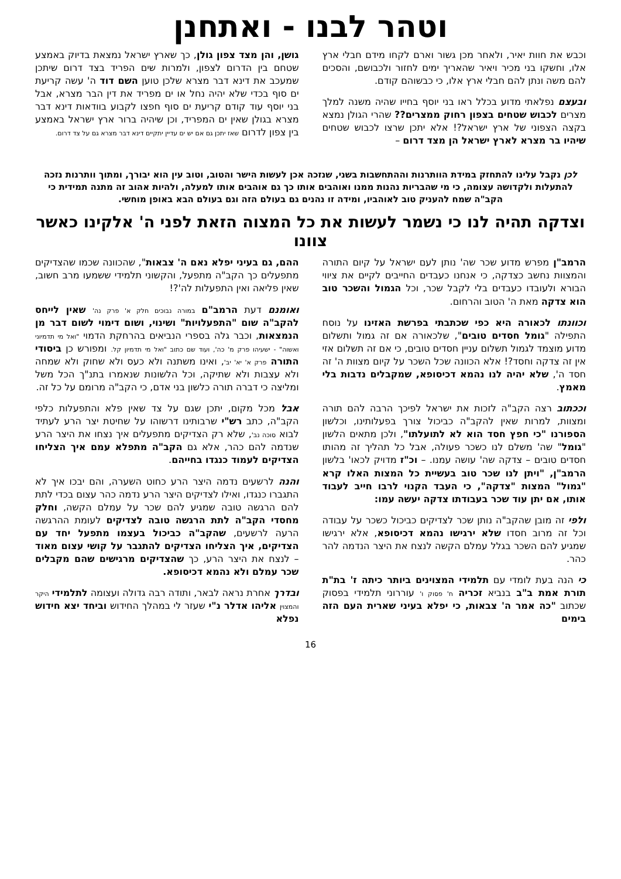וטהר לבנו - ואתחנן
וכבש את חוות יאיר, ולאחר מכן גשור וארם לקחו מידם חבלי ארץ אלו, וחשקו בני מכיר ויאיר שהאריך ימים לחזור ולכבושם, והסכים להם משה ונתן להם חבלי ארץ אלו, כי כבשוהם קודם.
ובעצם נפלאתי מדוע בכלל ראו בני יוסף בחייו שהיה משנה למלך מצרים לכבוש שטחים בצפון רחוק ממצרים?? שהרי הגולן נמצא בקצה הצפוני של ארץ ישראל?! אלא יתכן שרצו לכבוש שטחים שיהיו בר מצרא לארץ ישראל הן מצד דרום –
גושן, והן מצד צפון גולן, כך שארץ ישראל נמצאת בדיוק באמצע שטחם בין הדרום לצפון, ולמרות שים הפריד בצד דרום שיתכן שמעכב את דינא דבר מצרא שלכן טוען השם דוד ה' עשה קריעת ים סוף בכדי שלא יהיה נחל או ים מפריד את דין הבר מצרא, אבל בני יוסף עוד קודם קריעת ים סוף חפצו לקבוע בוודאות דינא דבר מצרא בגולן שאין ים המפריד, וכן שיהיה ברור ארץ ישראל באמצע בין צפון לדרום שאז יתכן גם אם יש ים עדיין יתקיים דינא דבר מצרא גם על צד דרום.
לכן נקבל עלינו להתחזק במידת הוותרנות וההתחשבות בשני, שנזכה אכן לעשות הישר והטוב, וטוב עין הוא יבורך, ומתוך וותרנות נזכה להתעלות ולקדושה עצומה, כי מי שהבריות נהנות ממנו ואוהבים אותו כך גם אוהבים אותו למעלה, ולהיות אהוב זה מתנה תמידית כי הקב"ה שמח להעניק טוב לאוהביו, ומידה זו נהנים גם בעולם הזה וגם בעולם הבא באופן מוחשי.
וצדקה תהיה לנו כי נשמר לעשות את כל המצוה הזאת לפני ה' אלקינו כאשר צוונו
הרמב"ן מפרש מדוע שכר שה' נותן לעם ישראל על קיום התורה והמצוות נחשב כצדקה, כי אנחנו כעבדים החייבים לקיים את ציווי הבורא ולעובדו כעבדים בלי לקבל שכר, וכל הגמול והשכר טוב הוא צדקה מאת ה' הטוב והרחום.
וכוונתו לכאורה היא כפי שכתבתי בפרשת האזינו על נוסח התפילה "גומל חסדים טובים", שלכאורה אם זה גמול ותשלום מדוע מוצמד לגמול תשלום עניין חסדים טובים, כי אם זה תשלום אזי אין זה צדקה וחסד?! אלא הכוונה שכל השכר על קיום מצוות ה' זה חסד ה', שלא יהיה לנו נהמא דכיסופא, שמקבלים נדבות בלי מאמץ.
וככתוב רצה הקב"ה לזכות את ישראל לפיכך הרבה להם תורה ומצוות, למרות שאין להקב"ה כביכול צורך בפעלותינו, וכלשון הספורנו "כי חפץ חסד הוא לא לתועלתו", ולכן מתאים הלשון "גומל" שה' משלם לנו כשכר פעולה, אבל כל תהליך זה מהותו חסדים טובים – צדקה שה' עושה עמנו. – וכ"ז מדויק לכאו' בלשון הרמב"ן, "ויתן לנו שכר טוב בעשיית כל המצות האלו קרא "גמול" המצות "צדקה", כי העבד הקנוי לרבו חייב לעבוד אותו, אם יתן עוד שכר בעבודתו צדקה יעשה עמו:
ולפי זה מובן שהקב"ה נותן שכר לצדיקים כביכול כשכר על עבודה וכל זה מרוב חסדו שלא ירגישו נהמא דכיסופא, אלא ירגישו שמגיע להם השכר בגלל עמלם הקשה לנצח את היצר הנדמה להר כהר.
כי הנה בעת לומדי עם תלמידי המצוינים ביותר כיתה ז' בת"ת תורת אמת ב"ב בנביא זכריה ח' פסוק ו' עוררוני תלמידי בפסוק שכתוב "כה אמר ה' צבאות, כי יפלא בעיני שארית העם הזה בימים
ההם, גם בעיני יפלא נאם ה' צבאות", שהכוונה שכמו שהצדיקים מתפעלים כך הקב"ה מתפעל, והקשוני תלמידי ששמעו מרב חשוב, שאין פליאה ואין התפעלות לה'?!
ואומנם דעת הרמב"ם במורה נבוכים חלק א' פרק נה' שאין לייחס להקב"ה שום "התפעלויות" ושינוי, ושום דימוי לשום דבר מן הנמצאות, וכבר גלה בספרי הנביאים בהרחקת הדמוי "ואל מי תדמיוני ואשוה" - ישעיהו פרק מ' כה', ועוד שם כתוב "ואל מי תדמיון קל. ומפורש כן ביסודי התורה פרק א' יא' יב', ואינו משתנה ולא כעס ולא שחוק ולא שמחה ולא עצבות ולא שתיקה, וכל הלשונות שנאמרו בתנ"ך הכל משל ומליצה כי דברה תורה כלשון בני אדם, כי הקב"ה מרומם על כל זה.
אבל מכל מקום, יתכן שגם על צד שאין פלא והתפעלות כלפי הקב"ה, כתב רש"י שרבותינו דרשוהו על שחיטת יצר הרע לעתיד לבוא סוכה נב', שלא רק הצדיקים מתפעלים איך נצחו את היצר הרע שנדמה להם כהר, אלא גם הקב"ה מתפלא עמם איך הצליחו הצדיקים לעמוד כנגדו בחייהם.
והנה לרשעים נדמה היצר הרע כחוט השערה, והם יבכו איך לא התגברו כנגדו, ואילו לצדיקים היצר הרע נדמה כהר עצום בכדי לתת להם הרגשה טובה שמגיע להם שכר על עמלם הקשה, וחלק מחסדי הקב"ה לתת הרגשה טובה לצדיקים לעומת ההרגשה הרעה לרשעים, שהקב"ה כביכול בעצמו מתפעל יחד עם הצדיקים, איך הצליחו הצדיקים להתגבר על קושי עצום מאוד – לנצח את היצר הרע, כך שהצדיקים מרגישים שהם מקבלים שכר עמלם ולא נהמא דכיסופא.
ובדרך אחרת נראה לבאר, ותודה רבה גדולה ועצומה לתלמידי היקר והמצוין אליהו אדלר נ"י שעזר לי במהלך החידוש וביחד יצא חידוש נפלא
16